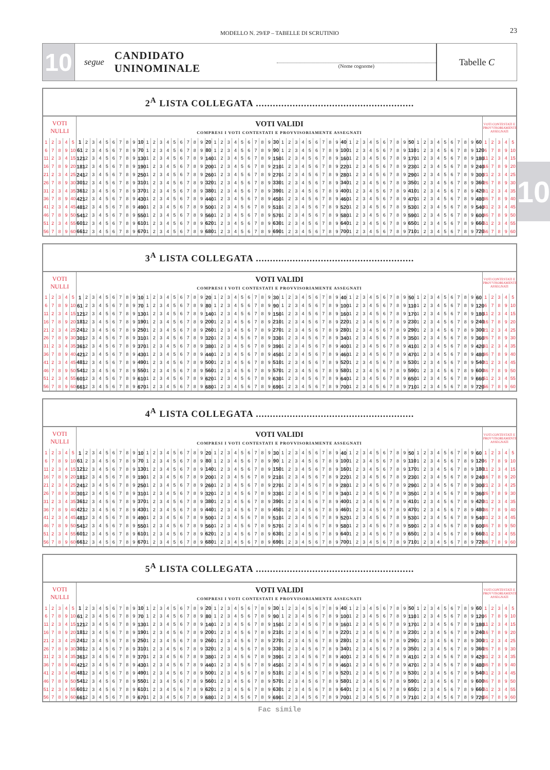MODELLO N. 29/EP – TABELLE DI SCRUTINIO 23
10
segue CANDIDATO UNINOMINALE
(Nome cognome)
Tabelle C
| 2<sup>A</sup> LISTA COLLEGATA ........................................................ | | | | | | | | | | | | | | | | | | | | | | | | | | | | | | | | | | | | | | | | | | | | | | | | | | | | | | | | | | | | | | | | | | | | | |
| --- | --- | --- | --- | --- | --- | --- | --- | --- | --- | --- | --- | --- | --- | --- | --- | --- | --- | --- | --- | --- | --- | --- | --- | --- | --- | --- | --- | --- | --- | --- | --- | --- | --- | --- | --- | --- | --- | --- | --- | --- | --- | --- | --- | --- | --- | --- | --- | --- | --- | --- | --- | --- | --- | --- | --- | --- | --- | --- | --- | --- | --- | --- | --- | --- | --- | --- | --- | --- | --- |
| VOTI NULLI | | | | | VOTI VALIDI COMPRESI I VOTI CONTESTATI E PROVVISORIAMENTE ASSEGNATI | | | | | | | | | | | | | | | | | | | | | | | | | | | | | | | | | | | | | | | | | | | | | | | | | | | | | | | | | | | | VOTI CONTESTATI E PROVVISORIAMENTE ASSEGNATI | | | | |
| 1 | 2 | 3 | 4 | 5 | 1 | 2 | 3 | 4 | 5 | 6 | 7 | 8 | 9 | 10 | 1 | 2 | 3 | 4 | 5 | 6 | 7 | 8 | 9 | 20 | 1 | 2 | 3 | 4 | 5 | 6 | 7 | 8 | 9 | 30 | 1 | 2 | 3 | 4 | 5 | 6 | 7 | 8 | 9 | 40 | 1 | 2 | 3 | 4 | 5 | 6 | 7 | 8 | 9 | 50 | 1 | 2 | 3 | 4 | 5 | 6 | 7 | 8 | 9 | 60 | 1 | 2 | 3 | 4 | 5 |
| 6 | 7 | 8 | 9 | 10 | 61 | 2 | 3 | 4 | 5 | 6 | 7 | 8 | 9 | 70 | 1 | 2 | 3 | 4 | 5 | 6 | 7 | 8 | 9 | 80 | 1 | 2 | 3 | 4 | 5 | 6 | 7 | 8 | 9 | 90 | 1 | 2 | 3 | 4 | 5 | 6 | 7 | 8 | 9 | 100 | 1 | 2 | 3 | 4 | 5 | 6 | 7 | 8 | 9 | 110 | 1 | 2 | 3 | 4 | 5 | 6 | 7 | 8 | 9 | 120 | 6 | 7 | 8 | 9 | 10 |
| 11 | 2 | 3 | 4 | 15 | 121 | 2 | 3 | 4 | 5 | 6 | 7 | 8 | 9 | 130 | 1 | 2 | 3 | 4 | 5 | 6 | 7 | 8 | 9 | 140 | 1 | 2 | 3 | 4 | 5 | 6 | 7 | 8 | 9 | 150 | 1 | 2 | 3 | 4 | 5 | 6 | 7 | 8 | 9 | 160 | 1 | 2 | 3 | 4 | 5 | 6 | 7 | 8 | 9 | 170 | 1 | 2 | 3 | 4 | 5 | 6 | 7 | 8 | 9 | 180 | 11 | 2 | 3 | 4 | 15 |
| 16 | 7 | 8 | 9 | 20 | 181 | 2 | 3 | 4 | 5 | 6 | 7 | 8 | 9 | 190 | 1 | 2 | 3 | 4 | 5 | 6 | 7 | 8 | 9 | 200 | 1 | 2 | 3 | 4 | 5 | 6 | 7 | 8 | 9 | 210 | 1 | 2 | 3 | 4 | 5 | 6 | 7 | 8 | 9 | 220 | 1 | 2 | 3 | 4 | 5 | 6 | 7 | 8 | 9 | 230 | 1 | 2 | 3 | 4 | 5 | 6 | 7 | 8 | 9 | 240 | 16 | 7 | 8 | 9 | 20 |
| 21 | 2 | 3 | 4 | 25 | 241 | 2 | 3 | 4 | 5 | 6 | 7 | 8 | 9 | 250 | 1 | 2 | 3 | 4 | 5 | 6 | 7 | 8 | 9 | 260 | 1 | 2 | 3 | 4 | 5 | 6 | 7 | 8 | 9 | 270 | 1 | 2 | 3 | 4 | 5 | 6 | 7 | 8 | 9 | 280 | 1 | 2 | 3 | 4 | 5 | 6 | 7 | 8 | 9 | 290 | 1 | 2 | 3 | 4 | 5 | 6 | 7 | 8 | 9 | 300 | 21 | 2 | 3 | 4 | 25 |
| 26 | 7 | 8 | 9 | 30 | 301 | 2 | 3 | 4 | 5 | 6 | 7 | 8 | 9 | 310 | 1 | 2 | 3 | 4 | 5 | 6 | 7 | 8 | 9 | 320 | 1 | 2 | 3 | 4 | 5 | 6 | 7 | 8 | 9 | 330 | 1 | 2 | 3 | 4 | 5 | 6 | 7 | 8 | 9 | 340 | 1 | 2 | 3 | 4 | 5 | 6 | 7 | 8 | 9 | 350 | 1 | 2 | 3 | 4 | 5 | 6 | 7 | 8 | 9 | 360 | 26 | 7 | 8 | 9 | 30 |
| 31 | 2 | 3 | 4 | 35 | 361 | 2 | 3 | 4 | 5 | 6 | 7 | 8 | 9 | 370 | 1 | 2 | 3 | 4 | 5 | 6 | 7 | 8 | 9 | 380 | 1 | 2 | 3 | 4 | 5 | 6 | 7 | 8 | 9 | 390 | 1 | 2 | 3 | 4 | 5 | 6 | 7 | 8 | 9 | 400 | 1 | 2 | 3 | 4 | 5 | 6 | 7 | 8 | 9 | 410 | 1 | 2 | 3 | 4 | 5 | 6 | 7 | 8 | 9 | 420 | 31 | 2 | 3 | 4 | 35 |
| 36 | 7 | 8 | 9 | 40 | 421 | 2 | 3 | 4 | 5 | 6 | 7 | 8 | 9 | 430 | 1 | 2 | 3 | 4 | 5 | 6 | 7 | 8 | 9 | 440 | 1 | 2 | 3 | 4 | 5 | 6 | 7 | 8 | 9 | 450 | 1 | 2 | 3 | 4 | 5 | 6 | 7 | 8 | 9 | 460 | 1 | 2 | 3 | 4 | 5 | 6 | 7 | 8 | 9 | 470 | 1 | 2 | 3 | 4 | 5 | 6 | 7 | 8 | 9 | 480 | 36 | 7 | 8 | 9 | 40 |
| 41 | 2 | 3 | 4 | 45 | 481 | 2 | 3 | 4 | 5 | 6 | 7 | 8 | 9 | 490 | 1 | 2 | 3 | 4 | 5 | 6 | 7 | 8 | 9 | 500 | 1 | 2 | 3 | 4 | 5 | 6 | 7 | 8 | 9 | 510 | 1 | 2 | 3 | 4 | 5 | 6 | 7 | 8 | 9 | 520 | 1 | 2 | 3 | 4 | 5 | 6 | 7 | 8 | 9 | 530 | 1 | 2 | 3 | 4 | 5 | 6 | 7 | 8 | 9 | 540 | 41 | 2 | 3 | 4 | 45 |
| 46 | 7 | 8 | 9 | 50 | 541 | 2 | 3 | 4 | 5 | 6 | 7 | 8 | 9 | 550 | 1 | 2 | 3 | 4 | 5 | 6 | 7 | 8 | 9 | 560 | 1 | 2 | 3 | 4 | 5 | 6 | 7 | 8 | 9 | 570 | 1 | 2 | 3 | 4 | 5 | 6 | 7 | 8 | 9 | 580 | 1 | 2 | 3 | 4 | 5 | 6 | 7 | 8 | 9 | 590 | 1 | 2 | 3 | 4 | 5 | 6 | 7 | 8 | 9 | 600 | 46 | 7 | 8 | 9 | 50 |
| 51 | 2 | 3 | 4 | 55 | 601 | 2 | 3 | 4 | 5 | 6 | 7 | 8 | 9 | 610 | 1 | 2 | 3 | 4 | 5 | 6 | 7 | 8 | 9 | 620 | 1 | 2 | 3 | 4 | 5 | 6 | 7 | 8 | 9 | 630 | 1 | 2 | 3 | 4 | 5 | 6 | 7 | 8 | 9 | 640 | 1 | 2 | 3 | 4 | 5 | 6 | 7 | 8 | 9 | 650 | 1 | 2 | 3 | 4 | 5 | 6 | 7 | 8 | 9 | 660 | 51 | 2 | 3 | 4 | 55 |
| 56 | 7 | 8 | 9 | 60 | 661 | 2 | 3 | 4 | 5 | 6 | 7 | 8 | 9 | 670 | 1 | 2 | 3 | 4 | 5 | 6 | 7 | 8 | 9 | 680 | 1 | 2 | 3 | 4 | 5 | 6 | 7 | 8 | 9 | 690 | 1 | 2 | 3 | 4 | 5 | 6 | 7 | 8 | 9 | 700 | 1 | 2 | 3 | 4 | 5 | 6 | 7 | 8 | 9 | 710 | 1 | 2 | 3 | 4 | 5 | 6 | 7 | 8 | 9 | 720 | 56 | 7 | 8 | 9 | 60 |
| 3<sup>A</sup> LISTA COLLEGATA ........................................................ | | | | | | | | | | | | | | | | | | | | | | | | | | | | | | | | | | | | | | | | | | | | | | | | | | | | | | | | | | | | | | | | | | | | | |
| --- | --- | --- | --- | --- | --- | --- | --- | --- | --- | --- | --- | --- | --- | --- | --- | --- | --- | --- | --- | --- | --- | --- | --- | --- | --- | --- | --- | --- | --- | --- | --- | --- | --- | --- | --- | --- | --- | --- | --- | --- | --- | --- | --- | --- | --- | --- | --- | --- | --- | --- | --- | --- | --- | --- | --- | --- | --- | --- | --- | --- | --- | --- | --- | --- | --- | --- | --- | --- | --- |
| VOTI NULLI | | | | | VOTI VALIDI COMPRESI I VOTI CONTESTATI E PROVVISORIAMENTE ASSEGNATI | | | | | | | | | | | | | | | | | | | | | | | | | | | | | | | | | | | | | | | | | | | | | | | | | | | | | | | | | | | | VOTI CONTESTATI E PROVVISORIAMENTE ASSEGNATI | | | | |
| 1 | 2 | 3 | 4 | 5 | 1 | 2 | 3 | 4 | 5 | 6 | 7 | 8 | 9 | 10 | 1 | 2 | 3 | 4 | 5 | 6 | 7 | 8 | 9 | 20 | 1 | 2 | 3 | 4 | 5 | 6 | 7 | 8 | 9 | 30 | 1 | 2 | 3 | 4 | 5 | 6 | 7 | 8 | 9 | 40 | 1 | 2 | 3 | 4 | 5 | 6 | 7 | 8 | 9 | 50 | 1 | 2 | 3 | 4 | 5 | 6 | 7 | 8 | 9 | 60 | 1 | 2 | 3 | 4 | 5 |
| 6 | 7 | 8 | 9 | 10 | 61 | 2 | 3 | 4 | 5 | 6 | 7 | 8 | 9 | 70 | 1 | 2 | 3 | 4 | 5 | 6 | 7 | 8 | 9 | 80 | 1 | 2 | 3 | 4 | 5 | 6 | 7 | 8 | 9 | 90 | 1 | 2 | 3 | 4 | 5 | 6 | 7 | 8 | 9 | 100 | 1 | 2 | 3 | 4 | 5 | 6 | 7 | 8 | 9 | 110 | 1 | 2 | 3 | 4 | 5 | 6 | 7 | 8 | 9 | 120 | 6 | 7 | 8 | 9 | 10 |
| 11 | 2 | 3 | 4 | 15 | 121 | 2 | 3 | 4 | 5 | 6 | 7 | 8 | 9 | 130 | 1 | 2 | 3 | 4 | 5 | 6 | 7 | 8 | 9 | 140 | 1 | 2 | 3 | 4 | 5 | 6 | 7 | 8 | 9 | 150 | 1 | 2 | 3 | 4 | 5 | 6 | 7 | 8 | 9 | 160 | 1 | 2 | 3 | 4 | 5 | 6 | 7 | 8 | 9 | 170 | 1 | 2 | 3 | 4 | 5 | 6 | 7 | 8 | 9 | 180 | 11 | 2 | 3 | 4 | 15 |
| 16 | 7 | 8 | 9 | 20 | 181 | 2 | 3 | 4 | 5 | 6 | 7 | 8 | 9 | 190 | 1 | 2 | 3 | 4 | 5 | 6 | 7 | 8 | 9 | 200 | 1 | 2 | 3 | 4 | 5 | 6 | 7 | 8 | 9 | 210 | 1 | 2 | 3 | 4 | 5 | 6 | 7 | 8 | 9 | 220 | 1 | 2 | 3 | 4 | 5 | 6 | 7 | 8 | 9 | 230 | 1 | 2 | 3 | 4 | 5 | 6 | 7 | 8 | 9 | 240 | 16 | 7 | 8 | 9 | 20 |
| 21 | 2 | 3 | 4 | 25 | 241 | 2 | 3 | 4 | 5 | 6 | 7 | 8 | 9 | 250 | 1 | 2 | 3 | 4 | 5 | 6 | 7 | 8 | 9 | 260 | 1 | 2 | 3 | 4 | 5 | 6 | 7 | 8 | 9 | 270 | 1 | 2 | 3 | 4 | 5 | 6 | 7 | 8 | 9 | 280 | 1 | 2 | 3 | 4 | 5 | 6 | 7 | 8 | 9 | 290 | 1 | 2 | 3 | 4 | 5 | 6 | 7 | 8 | 9 | 300 | 21 | 2 | 3 | 4 | 25 |
| 26 | 7 | 8 | 9 | 30 | 301 | 2 | 3 | 4 | 5 | 6 | 7 | 8 | 9 | 310 | 1 | 2 | 3 | 4 | 5 | 6 | 7 | 8 | 9 | 320 | 1 | 2 | 3 | 4 | 5 | 6 | 7 | 8 | 9 | 330 | 1 | 2 | 3 | 4 | 5 | 6 | 7 | 8 | 9 | 340 | 1 | 2 | 3 | 4 | 5 | 6 | 7 | 8 | 9 | 350 | 1 | 2 | 3 | 4 | 5 | 6 | 7 | 8 | 9 | 360 | 26 | 7 | 8 | 9 | 30 |
| 31 | 2 | 3 | 4 | 35 | 361 | 2 | 3 | 4 | 5 | 6 | 7 | 8 | 9 | 370 | 1 | 2 | 3 | 4 | 5 | 6 | 7 | 8 | 9 | 380 | 1 | 2 | 3 | 4 | 5 | 6 | 7 | 8 | 9 | 390 | 1 | 2 | 3 | 4 | 5 | 6 | 7 | 8 | 9 | 400 | 1 | 2 | 3 | 4 | 5 | 6 | 7 | 8 | 9 | 410 | 1 | 2 | 3 | 4 | 5 | 6 | 7 | 8 | 9 | 420 | 31 | 2 | 3 | 4 | 35 |
| 36 | 7 | 8 | 9 | 40 | 421 | 2 | 3 | 4 | 5 | 6 | 7 | 8 | 9 | 430 | 1 | 2 | 3 | 4 | 5 | 6 | 7 | 8 | 9 | 440 | 1 | 2 | 3 | 4 | 5 | 6 | 7 | 8 | 9 | 450 | 1 | 2 | 3 | 4 | 5 | 6 | 7 | 8 | 9 | 460 | 1 | 2 | 3 | 4 | 5 | 6 | 7 | 8 | 9 | 470 | 1 | 2 | 3 | 4 | 5 | 6 | 7 | 8 | 9 | 480 | 36 | 7 | 8 | 9 | 40 |
| 41 | 2 | 3 | 4 | 45 | 481 | 2 | 3 | 4 | 5 | 6 | 7 | 8 | 9 | 490 | 1 | 2 | 3 | 4 | 5 | 6 | 7 | 8 | 9 | 500 | 1 | 2 | 3 | 4 | 5 | 6 | 7 | 8 | 9 | 510 | 1 | 2 | 3 | 4 | 5 | 6 | 7 | 8 | 9 | 520 | 1 | 2 | 3 | 4 | 5 | 6 | 7 | 8 | 9 | 530 | 1 | 2 | 3 | 4 | 5 | 6 | 7 | 8 | 9 | 540 | 41 | 2 | 3 | 4 | 45 |
| 46 | 7 | 8 | 9 | 50 | 541 | 2 | 3 | 4 | 5 | 6 | 7 | 8 | 9 | 550 | 1 | 2 | 3 | 4 | 5 | 6 | 7 | 8 | 9 | 560 | 1 | 2 | 3 | 4 | 5 | 6 | 7 | 8 | 9 | 570 | 1 | 2 | 3 | 4 | 5 | 6 | 7 | 8 | 9 | 580 | 1 | 2 | 3 | 4 | 5 | 6 | 7 | 8 | 9 | 590 | 1 | 2 | 3 | 4 | 5 | 6 | 7 | 8 | 9 | 600 | 46 | 7 | 8 | 9 | 50 |
| 51 | 2 | 3 | 4 | 55 | 601 | 2 | 3 | 4 | 5 | 6 | 7 | 8 | 9 | 610 | 1 | 2 | 3 | 4 | 5 | 6 | 7 | 8 | 9 | 620 | 1 | 2 | 3 | 4 | 5 | 6 | 7 | 8 | 9 | 630 | 1 | 2 | 3 | 4 | 5 | 6 | 7 | 8 | 9 | 640 | 1 | 2 | 3 | 4 | 5 | 6 | 7 | 8 | 9 | 650 | 1 | 2 | 3 | 4 | 5 | 6 | 7 | 8 | 9 | 660 | 51 | 2 | 3 | 4 | 55 |
| 56 | 7 | 8 | 9 | 60 | 661 | 2 | 3 | 4 | 5 | 6 | 7 | 8 | 9 | 670 | 1 | 2 | 3 | 4 | 5 | 6 | 7 | 8 | 9 | 680 | 1 | 2 | 3 | 4 | 5 | 6 | 7 | 8 | 9 | 690 | 1 | 2 | 3 | 4 | 5 | 6 | 7 | 8 | 9 | 700 | 1 | 2 | 3 | 4 | 5 | 6 | 7 | 8 | 9 | 710 | 1 | 2 | 3 | 4 | 5 | 6 | 7 | 8 | 9 | 720 | 56 | 7 | 8 | 9 | 60 |
| 4<sup>A</sup> LISTA COLLEGATA ........................................................ | | | | | | | | | | | | | | | | | | | | | | | | | | | | | | | | | | | | | | | | | | | | | | | | | | | | | | | | | | | | | | | | | | | | | |
| --- | --- | --- | --- | --- | --- | --- | --- | --- | --- | --- | --- | --- | --- | --- | --- | --- | --- | --- | --- | --- | --- | --- | --- | --- | --- | --- | --- | --- | --- | --- | --- | --- | --- | --- | --- | --- | --- | --- | --- | --- | --- | --- | --- | --- | --- | --- | --- | --- | --- | --- | --- | --- | --- | --- | --- | --- | --- | --- | --- | --- | --- | --- | --- | --- | --- | --- | --- | --- | --- |
| VOTI NULLI | | | | | VOTI VALIDI COMPRESI I VOTI CONTESTATI E PROVVISORIAMENTE ASSEGNATI | | | | | | | | | | | | | | | | | | | | | | | | | | | | | | | | | | | | | | | | | | | | | | | | | | | | | | | | | | | | VOTI CONTESTATI E PROVVISORIAMENTE ASSEGNATI | | | | |
| 1 | 2 | 3 | 4 | 5 | 1 | 2 | 3 | 4 | 5 | 6 | 7 | 8 | 9 | 10 | 1 | 2 | 3 | 4 | 5 | 6 | 7 | 8 | 9 | 20 | 1 | 2 | 3 | 4 | 5 | 6 | 7 | 8 | 9 | 30 | 1 | 2 | 3 | 4 | 5 | 6 | 7 | 8 | 9 | 40 | 1 | 2 | 3 | 4 | 5 | 6 | 7 | 8 | 9 | 50 | 1 | 2 | 3 | 4 | 5 | 6 | 7 | 8 | 9 | 60 | 1 | 2 | 3 | 4 | 5 |
| 6 | 7 | 8 | 9 | 10 | 61 | 2 | 3 | 4 | 5 | 6 | 7 | 8 | 9 | 70 | 1 | 2 | 3 | 4 | 5 | 6 | 7 | 8 | 9 | 80 | 1 | 2 | 3 | 4 | 5 | 6 | 7 | 8 | 9 | 90 | 1 | 2 | 3 | 4 | 5 | 6 | 7 | 8 | 9 | 100 | 1 | 2 | 3 | 4 | 5 | 6 | 7 | 8 | 9 | 110 | 1 | 2 | 3 | 4 | 5 | 6 | 7 | 8 | 9 | 120 | 6 | 7 | 8 | 9 | 10 |
| 11 | 2 | 3 | 4 | 15 | 121 | 2 | 3 | 4 | 5 | 6 | 7 | 8 | 9 | 130 | 1 | 2 | 3 | 4 | 5 | 6 | 7 | 8 | 9 | 140 | 1 | 2 | 3 | 4 | 5 | 6 | 7 | 8 | 9 | 150 | 1 | 2 | 3 | 4 | 5 | 6 | 7 | 8 | 9 | 160 | 1 | 2 | 3 | 4 | 5 | 6 | 7 | 8 | 9 | 170 | 1 | 2 | 3 | 4 | 5 | 6 | 7 | 8 | 9 | 180 | 11 | 2 | 3 | 4 | 15 |
| 16 | 7 | 8 | 9 | 20 | 181 | 2 | 3 | 4 | 5 | 6 | 7 | 8 | 9 | 190 | 1 | 2 | 3 | 4 | 5 | 6 | 7 | 8 | 9 | 200 | 1 | 2 | 3 | 4 | 5 | 6 | 7 | 8 | 9 | 210 | 1 | 2 | 3 | 4 | 5 | 6 | 7 | 8 | 9 | 220 | 1 | 2 | 3 | 4 | 5 | 6 | 7 | 8 | 9 | 230 | 1 | 2 | 3 | 4 | 5 | 6 | 7 | 8 | 9 | 240 | 16 | 7 | 8 | 9 | 20 |
| 21 | 2 | 3 | 4 | 25 | 241 | 2 | 3 | 4 | 5 | 6 | 7 | 8 | 9 | 250 | 1 | 2 | 3 | 4 | 5 | 6 | 7 | 8 | 9 | 260 | 1 | 2 | 3 | 4 | 5 | 6 | 7 | 8 | 9 | 270 | 1 | 2 | 3 | 4 | 5 | 6 | 7 | 8 | 9 | 280 | 1 | 2 | 3 | 4 | 5 | 6 | 7 | 8 | 9 | 290 | 1 | 2 | 3 | 4 | 5 | 6 | 7 | 8 | 9 | 300 | 21 | 2 | 3 | 4 | 25 |
| 26 | 7 | 8 | 9 | 30 | 301 | 2 | 3 | 4 | 5 | 6 | 7 | 8 | 9 | 310 | 1 | 2 | 3 | 4 | 5 | 6 | 7 | 8 | 9 | 320 | 1 | 2 | 3 | 4 | 5 | 6 | 7 | 8 | 9 | 330 | 1 | 2 | 3 | 4 | 5 | 6 | 7 | 8 | 9 | 340 | 1 | 2 | 3 | 4 | 5 | 6 | 7 | 8 | 9 | 350 | 1 | 2 | 3 | 4 | 5 | 6 | 7 | 8 | 9 | 360 | 26 | 7 | 8 | 9 | 30 |
| 31 | 2 | 3 | 4 | 35 | 361 | 2 | 3 | 4 | 5 | 6 | 7 | 8 | 9 | 370 | 1 | 2 | 3 | 4 | 5 | 6 | 7 | 8 | 9 | 380 | 1 | 2 | 3 | 4 | 5 | 6 | 7 | 8 | 9 | 390 | 1 | 2 | 3 | 4 | 5 | 6 | 7 | 8 | 9 | 400 | 1 | 2 | 3 | 4 | 5 | 6 | 7 | 8 | 9 | 410 | 1 | 2 | 3 | 4 | 5 | 6 | 7 | 8 | 9 | 420 | 31 | 2 | 3 | 4 | 35 |
| 36 | 7 | 8 | 9 | 40 | 421 | 2 | 3 | 4 | 5 | 6 | 7 | 8 | 9 | 430 | 1 | 2 | 3 | 4 | 5 | 6 | 7 | 8 | 9 | 440 | 1 | 2 | 3 | 4 | 5 | 6 | 7 | 8 | 9 | 450 | 1 | 2 | 3 | 4 | 5 | 6 | 7 | 8 | 9 | 460 | 1 | 2 | 3 | 4 | 5 | 6 | 7 | 8 | 9 | 470 | 1 | 2 | 3 | 4 | 5 | 6 | 7 | 8 | 9 | 480 | 36 | 7 | 8 | 9 | 40 |
| 41 | 2 | 3 | 4 | 45 | 481 | 2 | 3 | 4 | 5 | 6 | 7 | 8 | 9 | 490 | 1 | 2 | 3 | 4 | 5 | 6 | 7 | 8 | 9 | 500 | 1 | 2 | 3 | 4 | 5 | 6 | 7 | 8 | 9 | 510 | 1 | 2 | 3 | 4 | 5 | 6 | 7 | 8 | 9 | 520 | 1 | 2 | 3 | 4 | 5 | 6 | 7 | 8 | 9 | 530 | 1 | 2 | 3 | 4 | 5 | 6 | 7 | 8 | 9 | 540 | 41 | 2 | 3 | 4 | 45 |
| 46 | 7 | 8 | 9 | 50 | 541 | 2 | 3 | 4 | 5 | 6 | 7 | 8 | 9 | 550 | 1 | 2 | 3 | 4 | 5 | 6 | 7 | 8 | 9 | 560 | 1 | 2 | 3 | 4 | 5 | 6 | 7 | 8 | 9 | 570 | 1 | 2 | 3 | 4 | 5 | 6 | 7 | 8 | 9 | 580 | 1 | 2 | 3 | 4 | 5 | 6 | 7 | 8 | 9 | 590 | 1 | 2 | 3 | 4 | 5 | 6 | 7 | 8 | 9 | 600 | 46 | 7 | 8 | 9 | 50 |
| 51 | 2 | 3 | 4 | 55 | 601 | 2 | 3 | 4 | 5 | 6 | 7 | 8 | 9 | 610 | 1 | 2 | 3 | 4 | 5 | 6 | 7 | 8 | 9 | 620 | 1 | 2 | 3 | 4 | 5 | 6 | 7 | 8 | 9 | 630 | 1 | 2 | 3 | 4 | 5 | 6 | 7 | 8 | 9 | 640 | 1 | 2 | 3 | 4 | 5 | 6 | 7 | 8 | 9 | 650 | 1 | 2 | 3 | 4 | 5 | 6 | 7 | 8 | 9 | 660 | 51 | 2 | 3 | 4 | 55 |
| 56 | 7 | 8 | 9 | 60 | 661 | 2 | 3 | 4 | 5 | 6 | 7 | 8 | 9 | 670 | 1 | 2 | 3 | 4 | 5 | 6 | 7 | 8 | 9 | 680 | 1 | 2 | 3 | 4 | 5 | 6 | 7 | 8 | 9 | 690 | 1 | 2 | 3 | 4 | 5 | 6 | 7 | 8 | 9 | 700 | 1 | 2 | 3 | 4 | 5 | 6 | 7 | 8 | 9 | 710 | 1 | 2 | 3 | 4 | 5 | 6 | 7 | 8 | 9 | 720 | 56 | 7 | 8 | 9 | 60 |
| 5<sup>A</sup> LISTA COLLEGATA ........................................................ | | | | | | | | | | | | | | | | | | | | | | | | | | | | | | | | | | | | | | | | | | | | | | | | | | | | | | | | | | | | | | | | | | | | | |
| --- | --- | --- | --- | --- | --- | --- | --- | --- | --- | --- | --- | --- | --- | --- | --- | --- | --- | --- | --- | --- | --- | --- | --- | --- | --- | --- | --- | --- | --- | --- | --- | --- | --- | --- | --- | --- | --- | --- | --- | --- | --- | --- | --- | --- | --- | --- | --- | --- | --- | --- | --- | --- | --- | --- | --- | --- | --- | --- | --- | --- | --- | --- | --- | --- | --- | --- | --- | --- | --- |
| VOTI NULLI | | | | | VOTI VALIDI COMPRESI I VOTI CONTESTATI E PROVVISORIAMENTE ASSEGNATI | | | | | | | | | | | | | | | | | | | | | | | | | | | | | | | | | | | | | | | | | | | | | | | | | | | | | | | | | | | | VOTI CONTESTATI E PROVVISORIAMENTE ASSEGNATI | | | | |
| 1 | 2 | 3 | 4 | 5 | 1 | 2 | 3 | 4 | 5 | 6 | 7 | 8 | 9 | 10 | 1 | 2 | 3 | 4 | 5 | 6 | 7 | 8 | 9 | 20 | 1 | 2 | 3 | 4 | 5 | 6 | 7 | 8 | 9 | 30 | 1 | 2 | 3 | 4 | 5 | 6 | 7 | 8 | 9 | 40 | 1 | 2 | 3 | 4 | 5 | 6 | 7 | 8 | 9 | 50 | 1 | 2 | 3 | 4 | 5 | 6 | 7 | 8 | 9 | 60 | 1 | 2 | 3 | 4 | 5 |
| 6 | 7 | 8 | 9 | 10 | 61 | 2 | 3 | 4 | 5 | 6 | 7 | 8 | 9 | 70 | 1 | 2 | 3 | 4 | 5 | 6 | 7 | 8 | 9 | 80 | 1 | 2 | 3 | 4 | 5 | 6 | 7 | 8 | 9 | 90 | 1 | 2 | 3 | 4 | 5 | 6 | 7 | 8 | 9 | 100 | 1 | 2 | 3 | 4 | 5 | 6 | 7 | 8 | 9 | 110 | 1 | 2 | 3 | 4 | 5 | 6 | 7 | 8 | 9 | 120 | 6 | 7 | 8 | 9 | 10 |
| 11 | 2 | 3 | 4 | 15 | 121 | 2 | 3 | 4 | 5 | 6 | 7 | 8 | 9 | 130 | 1 | 2 | 3 | 4 | 5 | 6 | 7 | 8 | 9 | 140 | 1 | 2 | 3 | 4 | 5 | 6 | 7 | 8 | 9 | 150 | 1 | 2 | 3 | 4 | 5 | 6 | 7 | 8 | 9 | 160 | 1 | 2 | 3 | 4 | 5 | 6 | 7 | 8 | 9 | 170 | 1 | 2 | 3 | 4 | 5 | 6 | 7 | 8 | 9 | 180 | 11 | 2 | 3 | 4 | 15 |
| 16 | 7 | 8 | 9 | 20 | 181 | 2 | 3 | 4 | 5 | 6 | 7 | 8 | 9 | 190 | 1 | 2 | 3 | 4 | 5 | 6 | 7 | 8 | 9 | 200 | 1 | 2 | 3 | 4 | 5 | 6 | 7 | 8 | 9 | 210 | 1 | 2 | 3 | 4 | 5 | 6 | 7 | 8 | 9 | 220 | 1 | 2 | 3 | 4 | 5 | 6 | 7 | 8 | 9 | 230 | 1 | 2 | 3 | 4 | 5 | 6 | 7 | 8 | 9 | 240 | 16 | 7 | 8 | 9 | 20 |
| 21 | 2 | 3 | 4 | 25 | 241 | 2 | 3 | 4 | 5 | 6 | 7 | 8 | 9 | 250 | 1 | 2 | 3 | 4 | 5 | 6 | 7 | 8 | 9 | 260 | 1 | 2 | 3 | 4 | 5 | 6 | 7 | 8 | 9 | 270 | 1 | 2 | 3 | 4 | 5 | 6 | 7 | 8 | 9 | 280 | 1 | 2 | 3 | 4 | 5 | 6 | 7 | 8 | 9 | 290 | 1 | 2 | 3 | 4 | 5 | 6 | 7 | 8 | 9 | 300 | 21 | 2 | 3 | 4 | 25 |
| 26 | 7 | 8 | 9 | 30 | 301 | 2 | 3 | 4 | 5 | 6 | 7 | 8 | 9 | 310 | 1 | 2 | 3 | 4 | 5 | 6 | 7 | 8 | 9 | 320 | 1 | 2 | 3 | 4 | 5 | 6 | 7 | 8 | 9 | 330 | 1 | 2 | 3 | 4 | 5 | 6 | 7 | 8 | 9 | 340 | 1 | 2 | 3 | 4 | 5 | 6 | 7 | 8 | 9 | 350 | 1 | 2 | 3 | 4 | 5 | 6 | 7 | 8 | 9 | 360 | 26 | 7 | 8 | 9 | 30 |
| 31 | 2 | 3 | 4 | 35 | 361 | 2 | 3 | 4 | 5 | 6 | 7 | 8 | 9 | 370 | 1 | 2 | 3 | 4 | 5 | 6 | 7 | 8 | 9 | 380 | 1 | 2 | 3 | 4 | 5 | 6 | 7 | 8 | 9 | 390 | 1 | 2 | 3 | 4 | 5 | 6 | 7 | 8 | 9 | 400 | 1 | 2 | 3 | 4 | 5 | 6 | 7 | 8 | 9 | 410 | 1 | 2 | 3 | 4 | 5 | 6 | 7 | 8 | 9 | 420 | 31 | 2 | 3 | 4 | 35 |
| 36 | 7 | 8 | 9 | 40 | 421 | 2 | 3 | 4 | 5 | 6 | 7 | 8 | 9 | 430 | 1 | 2 | 3 | 4 | 5 | 6 | 7 | 8 | 9 | 440 | 1 | 2 | 3 | 4 | 5 | 6 | 7 | 8 | 9 | 450 | 1 | 2 | 3 | 4 | 5 | 6 | 7 | 8 | 9 | 460 | 1 | 2 | 3 | 4 | 5 | 6 | 7 | 8 | 9 | 470 | 1 | 2 | 3 | 4 | 5 | 6 | 7 | 8 | 9 | 480 | 36 | 7 | 8 | 9 | 40 |
| 41 | 2 | 3 | 4 | 45 | 481 | 2 | 3 | 4 | 5 | 6 | 7 | 8 | 9 | 490 | 1 | 2 | 3 | 4 | 5 | 6 | 7 | 8 | 9 | 500 | 1 | 2 | 3 | 4 | 5 | 6 | 7 | 8 | 9 | 510 | 1 | 2 | 3 | 4 | 5 | 6 | 7 | 8 | 9 | 520 | 1 | 2 | 3 | 4 | 5 | 6 | 7 | 8 | 9 | 530 | 1 | 2 | 3 | 4 | 5 | 6 | 7 | 8 | 9 | 540 | 41 | 2 | 3 | 4 | 45 |
| 46 | 7 | 8 | 9 | 50 | 541 | 2 | 3 | 4 | 5 | 6 | 7 | 8 | 9 | 550 | 1 | 2 | 3 | 4 | 5 | 6 | 7 | 8 | 9 | 560 | 1 | 2 | 3 | 4 | 5 | 6 | 7 | 8 | 9 | 570 | 1 | 2 | 3 | 4 | 5 | 6 | 7 | 8 | 9 | 580 | 1 | 2 | 3 | 4 | 5 | 6 | 7 | 8 | 9 | 590 | 1 | 2 | 3 | 4 | 5 | 6 | 7 | 8 | 9 | 600 | 46 | 7 | 8 | 9 | 50 |
| 51 | 2 | 3 | 4 | 55 | 601 | 2 | 3 | 4 | 5 | 6 | 7 | 8 | 9 | 610 | 1 | 2 | 3 | 4 | 5 | 6 | 7 | 8 | 9 | 620 | 1 | 2 | 3 | 4 | 5 | 6 | 7 | 8 | 9 | 630 | 1 | 2 | 3 | 4 | 5 | 6 | 7 | 8 | 9 | 640 | 1 | 2 | 3 | 4 | 5 | 6 | 7 | 8 | 9 | 650 | 1 | 2 | 3 | 4 | 5 | 6 | 7 | 8 | 9 | 660 | 51 | 2 | 3 | 4 | 55 |
| 56 | 7 | 8 | 9 | 60 | 661 | 2 | 3 | 4 | 5 | 6 | 7 | 8 | 9 | 670 | 1 | 2 | 3 | 4 | 5 | 6 | 7 | 8 | 9 | 680 | 1 | 2 | 3 | 4 | 5 | 6 | 7 | 8 | 9 | 690 | 1 | 2 | 3 | 4 | 5 | 6 | 7 | 8 | 9 | 700 | 1 | 2 | 3 | 4 | 5 | 6 | 7 | 8 | 9 | 710 | 1 | 2 | 3 | 4 | 5 | 6 | 7 | 8 | 9 | 720 | 56 | 7 | 8 | 9 | 60 |
Fac simile
10